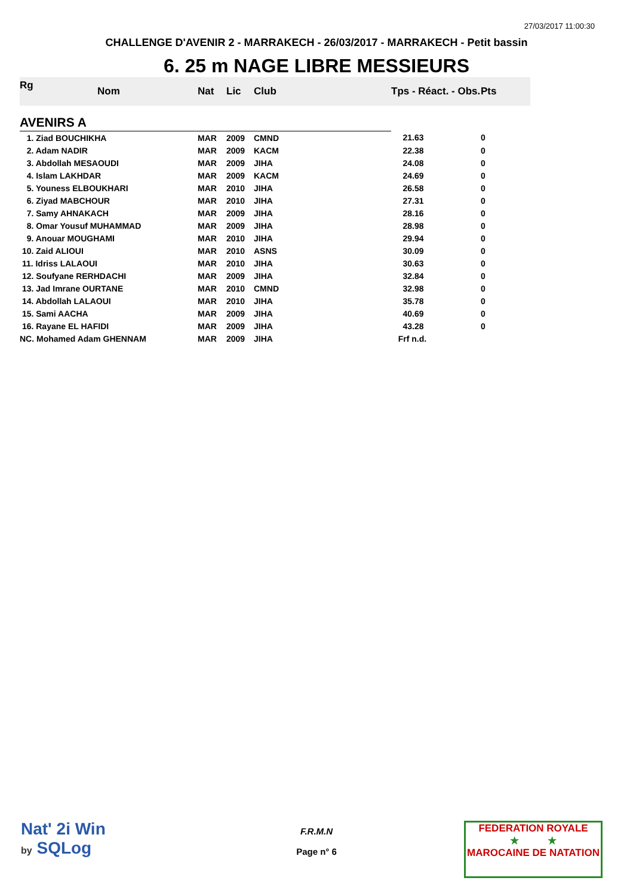27/03/2017 11:00:30
CHALLENGE D'AVENIR 2 - MARRAKECH - 26/03/2017 - MARRAKECH - Petit bassin
6. 25 m NAGE LIBRE MESSIEURS
| Rg | Nom | Nat | Lic | Club | Tps - Réact. - Obs. | Pts |
| --- | --- | --- | --- | --- | --- | --- |
| AVENIRS A | | | | | | |
| 1. Ziad BOUCHIKHA | | MAR | 2009 | CMND | 21.63 | 0 |
| 2. Adam NADIR | | MAR | 2009 | KACM | 22.38 | 0 |
| 3. Abdollah MESAOUDI | | MAR | 2009 | JIHA | 24.08 | 0 |
| 4. Islam LAKHDAR | | MAR | 2009 | KACM | 24.69 | 0 |
| 5. Youness ELBOUKHARI | | MAR | 2010 | JIHA | 26.58 | 0 |
| 6. Ziyad MABCHOUR | | MAR | 2010 | JIHA | 27.31 | 0 |
| 7. Samy AHNAKACH | | MAR | 2009 | JIHA | 28.16 | 0 |
| 8. Omar Yousuf MUHAMMAD | | MAR | 2009 | JIHA | 28.98 | 0 |
| 9. Anouar MOUGHAMI | | MAR | 2010 | JIHA | 29.94 | 0 |
| 10. Zaid ALIOUI | | MAR | 2010 | ASNS | 30.09 | 0 |
| 11. Idriss LALAOUI | | MAR | 2010 | JIHA | 30.63 | 0 |
| 12. Soufyane RERHDACHI | | MAR | 2009 | JIHA | 32.84 | 0 |
| 13. Jad Imrane OURTANE | | MAR | 2010 | CMND | 32.98 | 0 |
| 14. Abdollah LALAOUI | | MAR | 2010 | JIHA | 35.78 | 0 |
| 15. Sami AACHA | | MAR | 2009 | JIHA | 40.69 | 0 |
| 16. Rayane EL HAFIDI | | MAR | 2009 | JIHA | 43.28 | 0 |
| NC. Mohamed Adam GHENNAM | | MAR | 2009 | JIHA | Frf n.d. | |
Nat' 2i Win
by SQLog
F.R.M.N
Page n° 6
FEDERATION ROYALE
★ ★
MAROCAINE DE NATATION